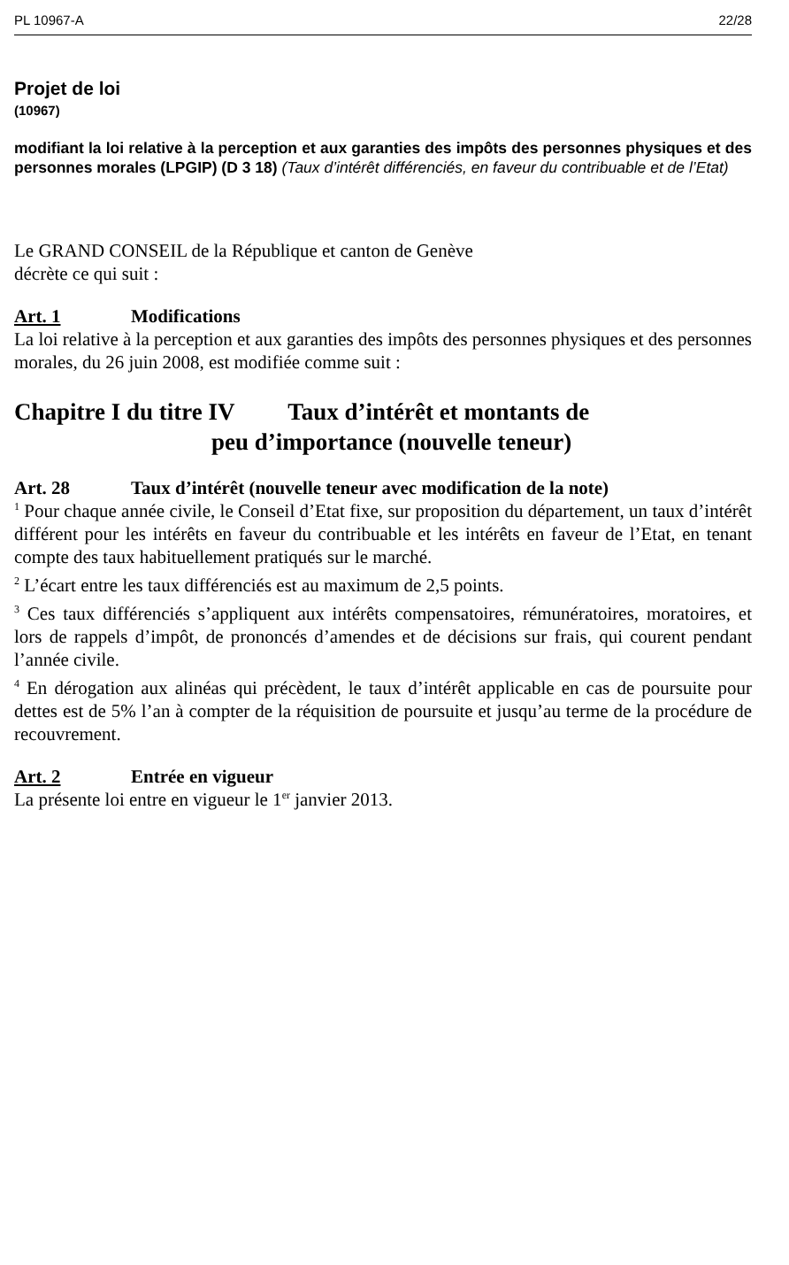PL 10967-A 22/28
Projet de loi
(10967)
modifiant la loi relative à la perception et aux garanties des impôts des personnes physiques et des personnes morales (LPGIP) (D 3 18) (Taux d’intérêt différenciés, en faveur du contribuable et de l’Etat)
Le GRAND CONSEIL de la République et canton de Genève
décrète ce qui suit :
Art. 1 Modifications
La loi relative à la perception et aux garanties des impôts des personnes physiques et des personnes morales, du 26 juin 2008, est modifiée comme suit :
Chapitre I du titre IV Taux d’intérêt et montants de
peu d’importance (nouvelle teneur)
Art. 28 Taux d’intérêt (nouvelle teneur avec modification de la note)
<sup>1</sup> Pour chaque année civile, le Conseil d’Etat fixe, sur proposition du département, un taux d’intérêt différent pour les intérêts en faveur du contribuable et les intérêts en faveur de l’Etat, en tenant compte des taux habituellement pratiqués sur le marché.
<sup>2</sup> L’écart entre les taux différenciés est au maximum de 2,5 points.
<sup>3</sup> Ces taux différenciés s’appliquent aux intérêts compensatoires, rémunératoires, moratoires, et lors de rappels d’impôt, de prononcés d’amendes et de décisions sur frais, qui courent pendant l’année civile.
<sup>4</sup> En dérogation aux alinéas qui précèdent, le taux d’intérêt applicable en cas de poursuite pour dettes est de 5% l’an à compter de la réquisition de poursuite et jusqu’au terme de la procédure de recouvrement.
Art. 2 Entrée en vigueur
La présente loi entre en vigueur le 1<sup>er</sup> janvier 2013.